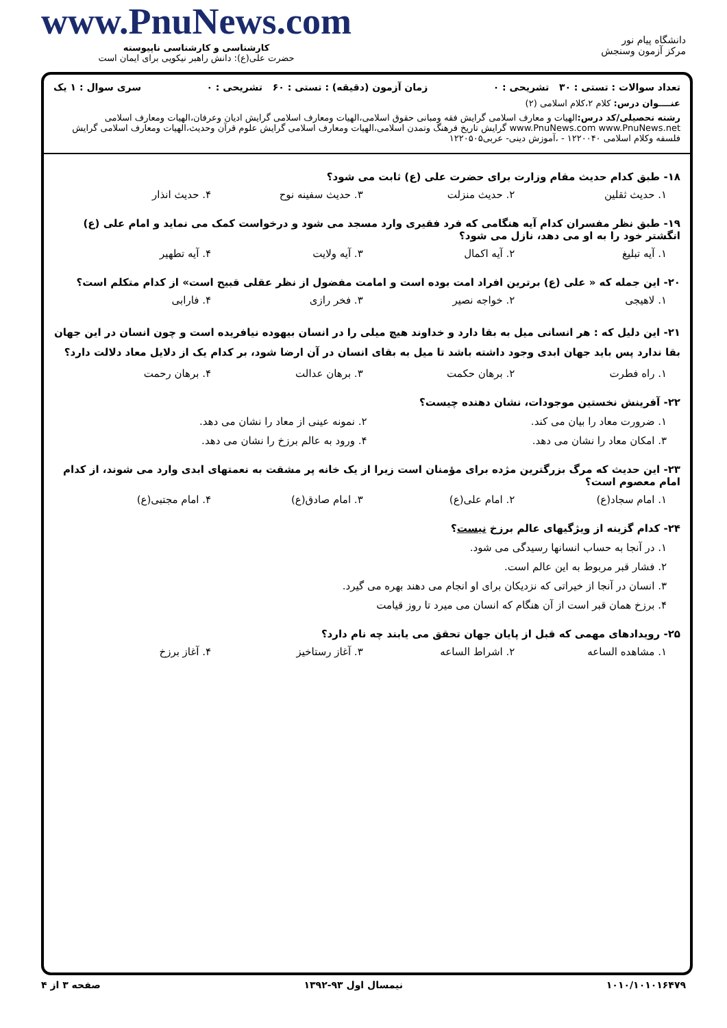دانشگاه پیام نور
مرکز آزمون وسنجش
www.PnuNews.com
کارشناسی و کارشناسی ناپیوسته
حضرت علی(ع): دانش راهبر نیکویی برای ایمان است
تعداد سوالات : تستی : ۳۰ تشریحی : ۰ زمان آزمون (دقیقه) : تستی : ۶۰ تشریحی : ۰ سری سوال : ۱ یک
عنــــوان درس: کلام ۲،کلام اسلامی (۲)
رشته تحصیلی/کد درس: الهیات و معارف اسلامی گرایش فقه ومبانی حقوق اسلامی،الهیات ومعارف اسلامی گرایش ادیان وعرفان،الهیات ومعارف اسلامی www.PnuNews.com www.PnuNews.net گرایش تاریخ فرهنگ وتمدن اسلامی،الهیات ومعارف اسلامی گرایش علوم قرآن وحدیث،الهیات ومعارف اسلامی گرایش فلسفه وکلام اسلامی ۱۲۲۰۰۴۰ - ،آموزش دینی- عربی۱۲۲۰۵۰۵
۱۸- طبق کدام حدیث مقام وزارت برای حضرت علی (ع) ثابت می شود؟
۱. حدیث ثقلین ۲. حدیث منزلت ۳. حدیث سفینه نوح ۴. حدیث انذار
۱۹- طبق نظر مفسران کدام آیه هنگامی که فرد فقیری وارد مسجد می شود و درخواست کمک می نماید و امام علی (ع) انگشتر خود را به او می دهد، نازل می شود؟
۱. آیه تبلیغ ۲. آیه اکمال ۳. آیه ولایت ۴. آیه تطهیر
۲۰- این جمله که « علی (ع) برترین افراد امت بوده است و امامت مفضول از نظر عقلی قبیح است» از کدام متکلم است؟
۱. لاهیجی ۲. خواجه نصیر ۳. فخر رازی ۴. فارابی
۲۱- این دلیل که : هر انسانی میل به بقا دارد و خداوند هیچ میلی را در انسان بیهوده نیافریده است و چون انسان در این جهان بقا ندارد پس باید جهان ابدی وجود داشته باشد تا میل به بقای انسان در آن ارضا شود، بر کدام یک از دلایل معاد دلالت دارد؟
۱. راه فطرت ۲. برهان حکمت ۳. برهان عدالت ۴. برهان رحمت
۲۲- آفرینش نخستین موجودات، نشان دهنده چیست؟
۱. ضرورت معاد را بیان می کند. ۲. نمونه عینی از معاد را نشان می دهد.
۳. امکان معاد را نشان می دهد. ۴. ورود به عالم برزخ را نشان می دهد.
۲۳- این حدیث که مرگ بزرگترین مژده برای مؤمنان است زیرا از یک خانه پر مشقت به نعمتهای ابدی وارد می شوند، از کدام امام معصوم است؟
۱. امام سجاد(ع) ۲. امام علی(ع) ۳. امام صادق(ع) ۴. امام مجتبی(ع)
۲۴- کدام گزینه از ویژگیهای عالم برزخ نیست؟
۱. در آنجا به حساب انسانها رسیدگی می شود.
۲. فشار قبر مربوط به این عالم است.
۳. انسان در آنجا از خیراتی که نزدیکان برای او انجام می دهند بهره می گیرد.
۴. برزخ همان قبر است از آن هنگام که انسان می میرد تا روز قیامت
۲۵- رویدادهای مهمی که قبل از پایان جهان تحقق می یابند چه نام دارد؟
۱. مشاهده الساعه ۲. اشراط الساعه ۳. آغاز رستاخیز ۴. آغاز برزخ
۱۰۱۰/۱۰۱۰۱۶۴۷۹ نیمسال اول ۹۳-۱۳۹۲ صفحه ۳ از ۴